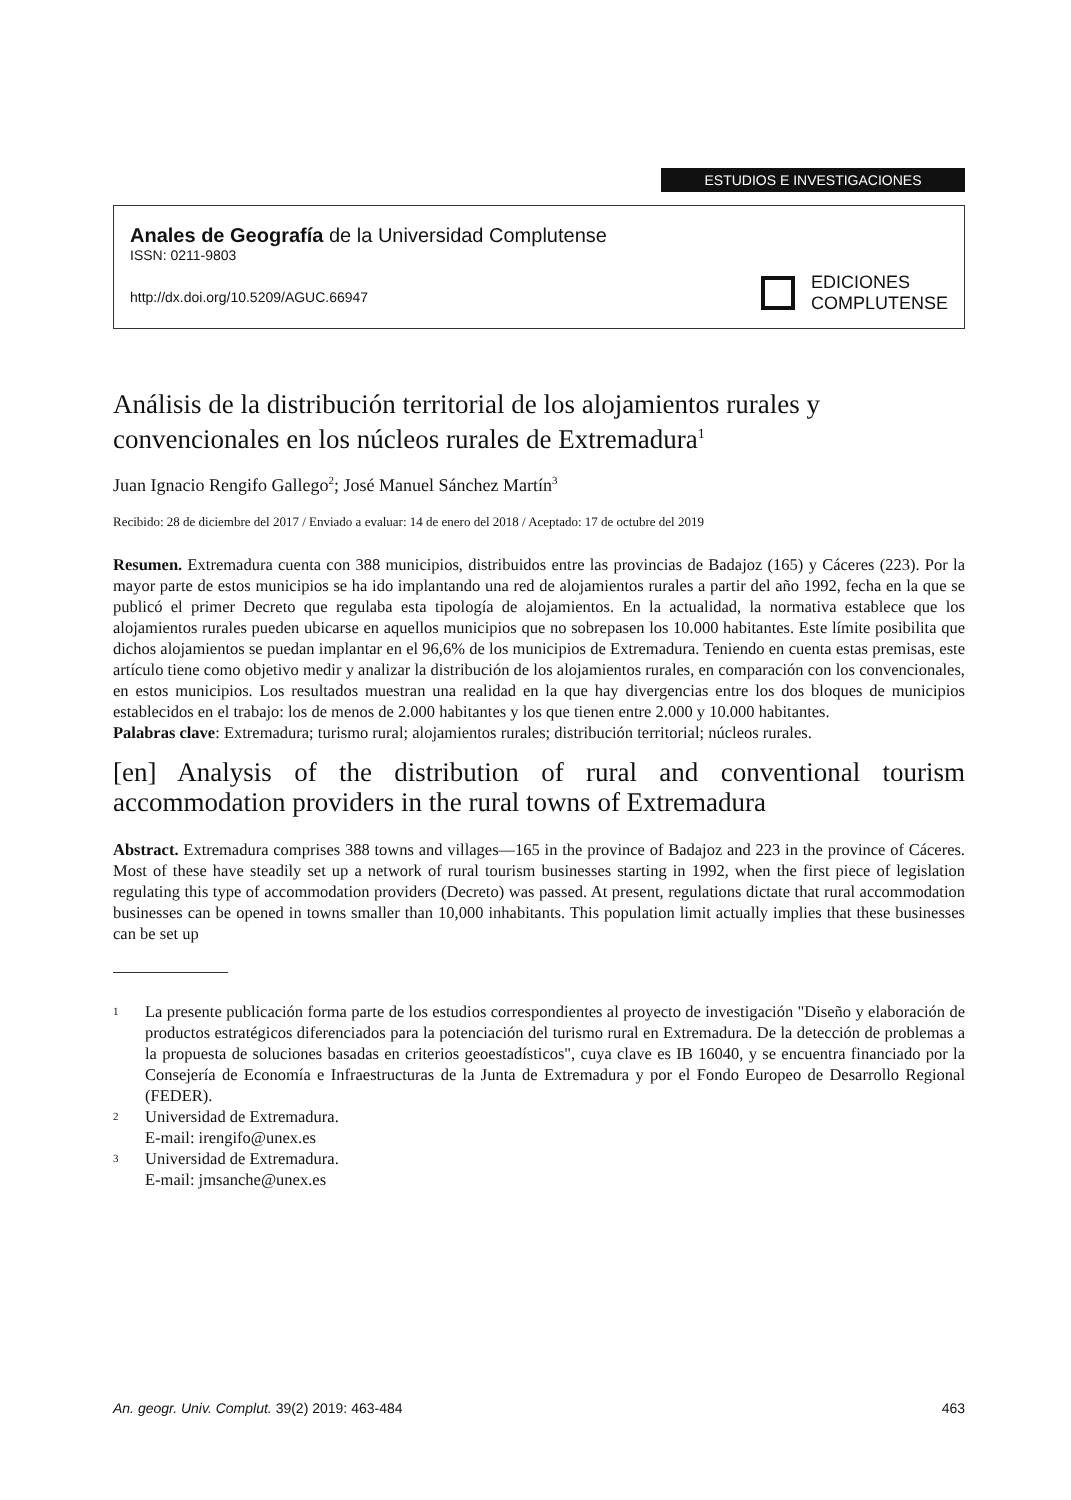ESTUDIOS E INVESTIGACIONES
Anales de Geografía de la Universidad Complutense
ISSN: 0211-9803
http://dx.doi.org/10.5209/AGUC.66947
EDICIONES
COMPLUTENSE
Análisis de la distribución territorial de los alojamientos rurales y convencionales en los núcleos rurales de Extremadura<sup>1</sup>
Juan Ignacio Rengifo Gallego<sup>2</sup>; José Manuel Sánchez Martín<sup>3</sup>
Recibido: 28 de diciembre del 2017 / Enviado a evaluar: 14 de enero del 2018 / Aceptado: 17 de octubre del 2019
Resumen. Extremadura cuenta con 388 municipios, distribuidos entre las provincias de Badajoz (165) y Cáceres (223). Por la mayor parte de estos municipios se ha ido implantando una red de alojamientos rurales a partir del año 1992, fecha en la que se publicó el primer Decreto que regulaba esta tipología de alojamientos. En la actualidad, la normativa establece que los alojamientos rurales pueden ubicarse en aquellos municipios que no sobrepasen los 10.000 habitantes. Este límite posibilita que dichos alojamientos se puedan implantar en el 96,6% de los municipios de Extremadura. Teniendo en cuenta estas premisas, este artículo tiene como objetivo medir y analizar la distribución de los alojamientos rurales, en comparación con los convencionales, en estos municipios. Los resultados muestran una realidad en la que hay divergencias entre los dos bloques de municipios establecidos en el trabajo: los de menos de 2.000 habitantes y los que tienen entre 2.000 y 10.000 habitantes.
Palabras clave: Extremadura; turismo rural; alojamientos rurales; distribución territorial; núcleos rurales.
[en] Analysis of the distribution of rural and conventional tourism accommodation providers in the rural towns of Extremadura
Abstract. Extremadura comprises 388 towns and villages—165 in the province of Badajoz and 223 in the province of Cáceres. Most of these have steadily set up a network of rural tourism businesses starting in 1992, when the first piece of legislation regulating this type of accommodation providers (Decreto) was passed. At present, regulations dictate that rural accommodation businesses can be opened in towns smaller than 10,000 inhabitants. This population limit actually implies that these businesses can be set up
<sup>1</sup>
La presente publicación forma parte de los estudios correspondientes al proyecto de investigación "Diseño y elaboración de productos estratégicos diferenciados para la potenciación del turismo rural en Extremadura. De la detección de problemas a la propuesta de soluciones basadas en criterios geoestadísticos", cuya clave es IB 16040, y se encuentra financiado por la Consejería de Economía e Infraestructuras de la Junta de Extremadura y por el Fondo Europeo de Desarrollo Regional (FEDER).
<sup>2</sup>
Universidad de Extremadura.
E-mail: irengifo@unex.es
<sup>3</sup>
Universidad de Extremadura.
E-mail: jmsanche@unex.es
An. geogr. Univ. Complut. 39(2) 2019: 463-484 463